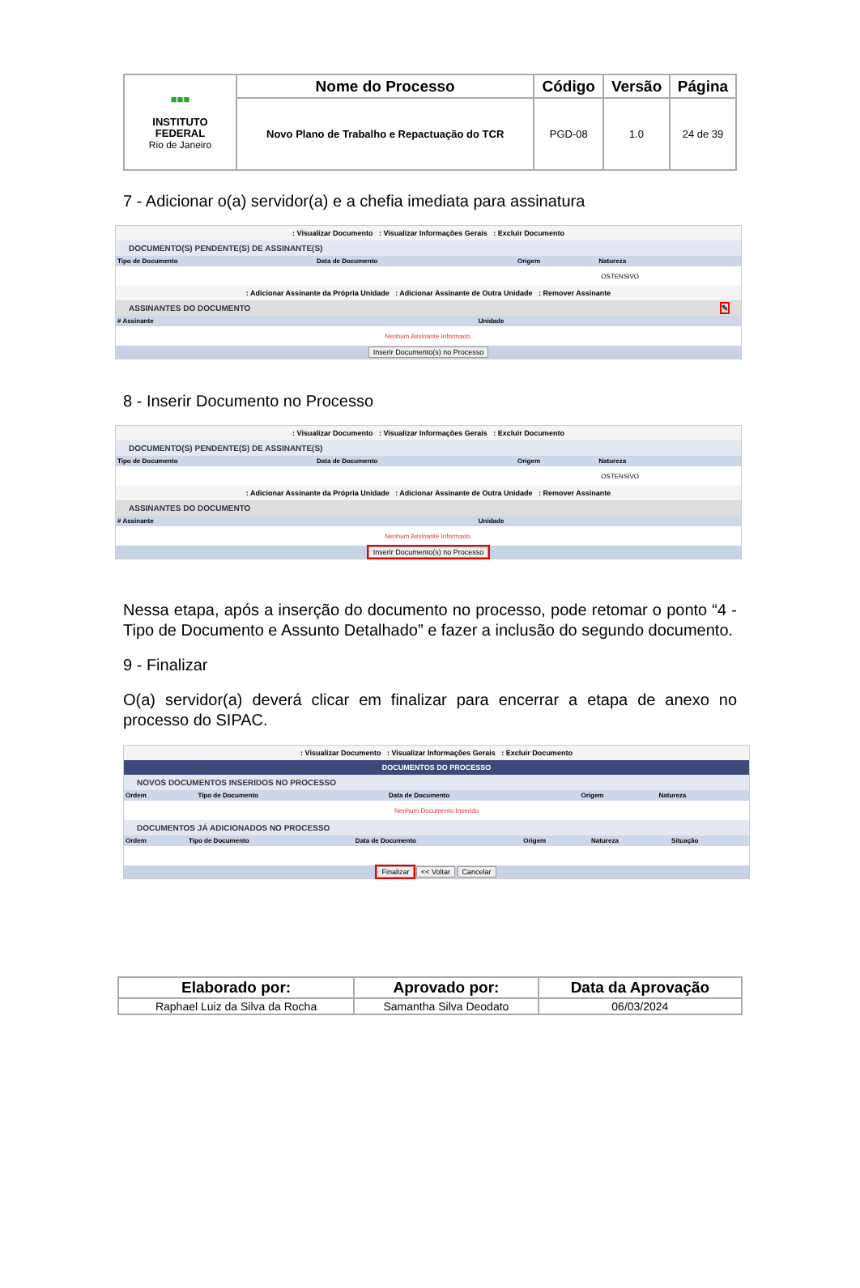| ■■■ INSTITUTO FEDERAL Rio de Janeiro | Nome do Processo | Código | Versão | Página |
| | Novo Plano de Trabalho e Repactuação do TCR | PGD-08 | 1.0 | 24 de 39 |
7 - Adicionar o(a) servidor(a) e a chefia imediata para assinatura
: Visualizar Documento : Visualizar Informações Gerais : Excluir Documento
DOCUMENTO(S) PENDENTE(S) DE ASSINANTE(S)
| Tipo de Documento | Data de Documento | Origem | Natureza |
| --- | --- | --- | --- |
| | | | OSTENSIVO |
: Adicionar Assinante da Própria Unidade : Adicionar Assinante de Outra Unidade : Remover Assinante
ASSINANTES DO DOCUMENTO ✎
| # Assinante | Unidade |
| --- | --- |
| Nenhum Assinante Informado. | |
Inserir Documento(s) no Processo
8 - Inserir Documento no Processo
: Visualizar Documento : Visualizar Informações Gerais : Excluir Documento
DOCUMENTO(S) PENDENTE(S) DE ASSINANTE(S)
| Tipo de Documento | Data de Documento | Origem | Natureza |
| --- | --- | --- | --- |
| | | | OSTENSIVO |
: Adicionar Assinante da Própria Unidade : Adicionar Assinante de Outra Unidade : Remover Assinante
ASSINANTES DO DOCUMENTO
| # Assinante | Unidade |
| --- | --- |
| Nenhum Assinante Informado. | |
Inserir Documento(s) no Processo
Nessa etapa, após a inserção do documento no processo, pode retomar o ponto “4 - Tipo de Documento e Assunto Detalhado” e fazer a inclusão do segundo documento.
9 - Finalizar
O(a) servidor(a) deverá clicar em finalizar para encerrar a etapa de anexo no processo do SIPAC.
: Visualizar Documento : Visualizar Informações Gerais : Excluir Documento
DOCUMENTOS DO PROCESSO
NOVOS DOCUMENTOS INSERIDOS NO PROCESSO
| Ordem | Tipo de Documento | Data de Documento | Origem | Natureza |
| --- | --- | --- | --- | --- |
| Nenhum Documento Inserido | | | | |
DOCUMENTOS JÁ ADICIONADOS NO PROCESSO
| Ordem | Tipo de Documento | Data de Documento | Origem | Natureza | Situação |
| --- | --- | --- | --- | --- | --- |
Finalizar << Voltar Cancelar
| Elaborado por: | Aprovado por: | Data da Aprovação |
| --- | --- | --- |
| Raphael Luiz da Silva da Rocha | Samantha Silva Deodato | 06/03/2024 |